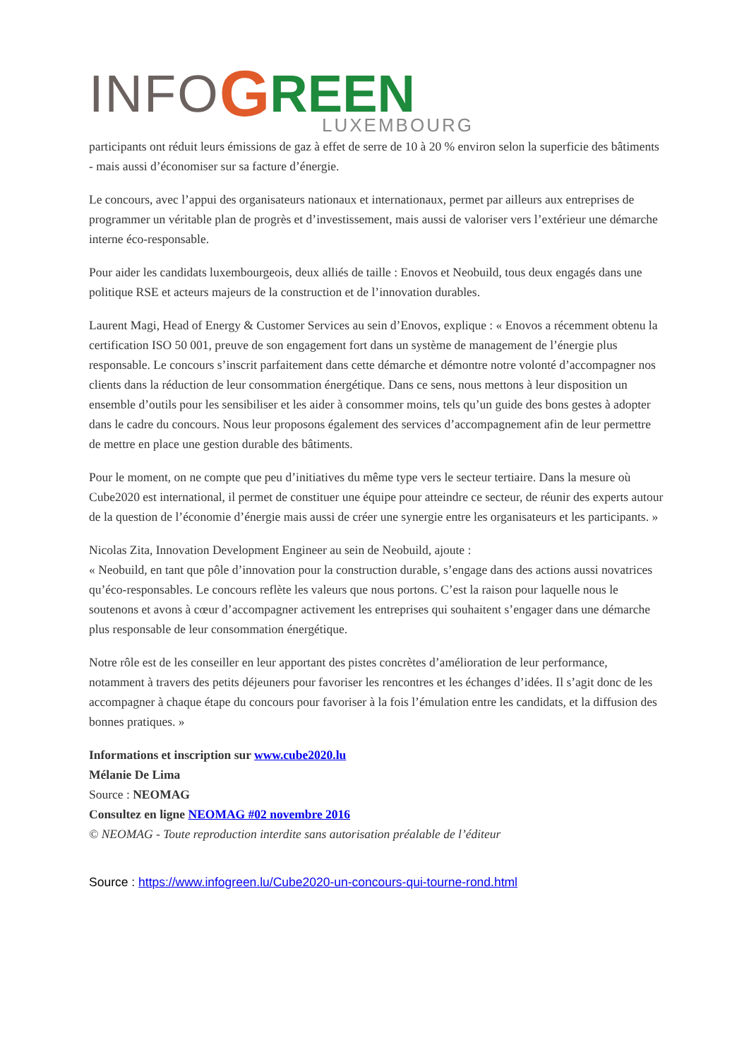INFO G REEN
LUXEMBOURG
participants ont réduit leurs émissions de gaz à effet de serre de 10 à 20 % environ selon la superficie des bâtiments - mais aussi d’économiser sur sa facture d’énergie.
Le concours, avec l’appui des organisateurs nationaux et internationaux, permet par ailleurs aux entreprises de programmer un véritable plan de progrès et d’investissement, mais aussi de valoriser vers l’extérieur une démarche interne éco-responsable.
Pour aider les candidats luxembourgeois, deux alliés de taille : Enovos et Neobuild, tous deux engagés dans une politique RSE et acteurs majeurs de la construction et de l’innovation durables.
Laurent Magi, Head of Energy & Customer Services au sein d’Enovos, explique : « Enovos a récemment obtenu la certification ISO 50 001, preuve de son engagement fort dans un système de management de l’énergie plus responsable. Le concours s’inscrit parfaitement dans cette démarche et démontre notre volonté d’accompagner nos clients dans la réduction de leur consommation énergétique. Dans ce sens, nous mettons à leur disposition un ensemble d’outils pour les sensibiliser et les aider à consommer moins, tels qu’un guide des bons gestes à adopter dans le cadre du concours. Nous leur proposons également des services d’accompagnement afin de leur permettre de mettre en place une gestion durable des bâtiments.
Pour le moment, on ne compte que peu d’initiatives du même type vers le secteur tertiaire. Dans la mesure où Cube2020 est international, il permet de constituer une équipe pour atteindre ce secteur, de réunir des experts autour de la question de l’économie d’énergie mais aussi de créer une synergie entre les organisateurs et les participants. »
Nicolas Zita, Innovation Development Engineer au sein de Neobuild, ajoute :
« Neobuild, en tant que pôle d’innovation pour la construction durable, s’engage dans des actions aussi novatrices qu’éco-responsables. Le concours reflète les valeurs que nous portons. C’est la raison pour laquelle nous le soutenons et avons à cœur d’accompagner activement les entreprises qui souhaitent s’engager dans une démarche plus responsable de leur consommation énergétique.
Notre rôle est de les conseiller en leur apportant des pistes concrètes d’amélioration de leur performance, notamment à travers des petits déjeuners pour favoriser les rencontres et les échanges d’idées. Il s’agit donc de les accompagner à chaque étape du concours pour favoriser à la fois l’émulation entre les candidats, et la diffusion des bonnes pratiques. »
Informations et inscription sur www.cube2020.lu
Mélanie De Lima
Source : NEOMAG
Consultez en ligne NEOMAG #02 novembre 2016
© NEOMAG - Toute reproduction interdite sans autorisation préalable de l’éditeur
Source : https://www.infogreen.lu/Cube2020-un-concours-qui-tourne-rond.html